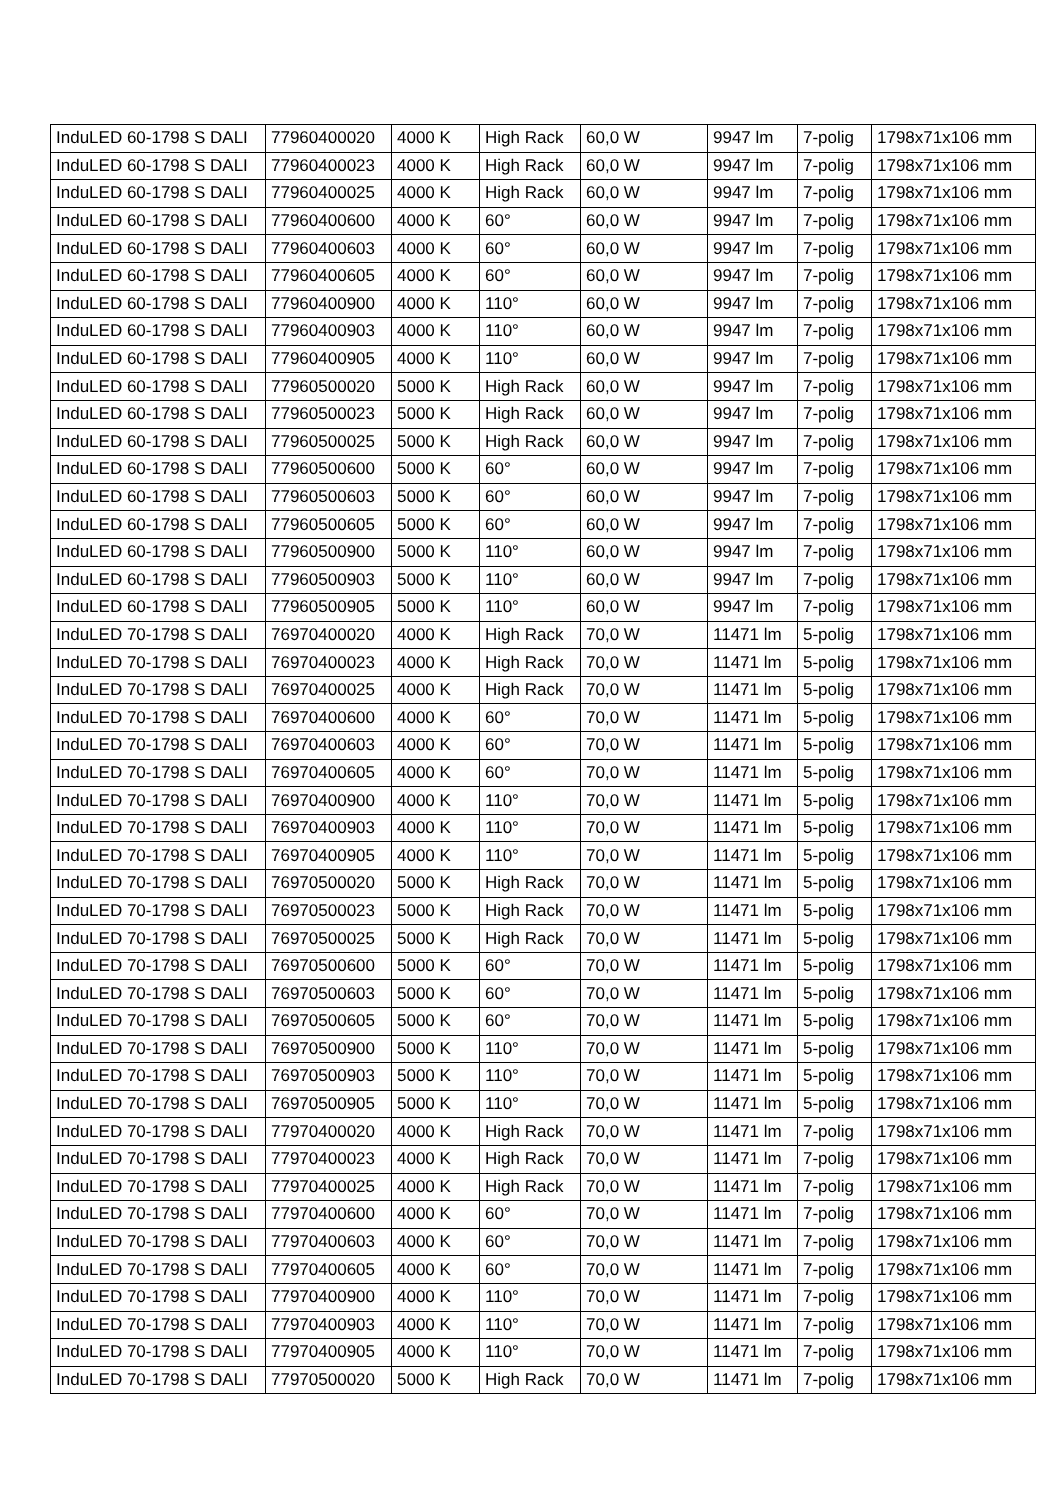| InduLED 60-1798 S DALI | 77960400020 | 4000 K | High Rack | 60,0 W | 9947 lm | 7-polig | 1798x71x106 mm |
| InduLED 60-1798 S DALI | 77960400023 | 4000 K | High Rack | 60,0 W | 9947 lm | 7-polig | 1798x71x106 mm |
| InduLED 60-1798 S DALI | 77960400025 | 4000 K | High Rack | 60,0 W | 9947 lm | 7-polig | 1798x71x106 mm |
| InduLED 60-1798 S DALI | 77960400600 | 4000 K | 60° | 60,0 W | 9947 lm | 7-polig | 1798x71x106 mm |
| InduLED 60-1798 S DALI | 77960400603 | 4000 K | 60° | 60,0 W | 9947 lm | 7-polig | 1798x71x106 mm |
| InduLED 60-1798 S DALI | 77960400605 | 4000 K | 60° | 60,0 W | 9947 lm | 7-polig | 1798x71x106 mm |
| InduLED 60-1798 S DALI | 77960400900 | 4000 K | 110° | 60,0 W | 9947 lm | 7-polig | 1798x71x106 mm |
| InduLED 60-1798 S DALI | 77960400903 | 4000 K | 110° | 60,0 W | 9947 lm | 7-polig | 1798x71x106 mm |
| InduLED 60-1798 S DALI | 77960400905 | 4000 K | 110° | 60,0 W | 9947 lm | 7-polig | 1798x71x106 mm |
| InduLED 60-1798 S DALI | 77960500020 | 5000 K | High Rack | 60,0 W | 9947 lm | 7-polig | 1798x71x106 mm |
| InduLED 60-1798 S DALI | 77960500023 | 5000 K | High Rack | 60,0 W | 9947 lm | 7-polig | 1798x71x106 mm |
| InduLED 60-1798 S DALI | 77960500025 | 5000 K | High Rack | 60,0 W | 9947 lm | 7-polig | 1798x71x106 mm |
| InduLED 60-1798 S DALI | 77960500600 | 5000 K | 60° | 60,0 W | 9947 lm | 7-polig | 1798x71x106 mm |
| InduLED 60-1798 S DALI | 77960500603 | 5000 K | 60° | 60,0 W | 9947 lm | 7-polig | 1798x71x106 mm |
| InduLED 60-1798 S DALI | 77960500605 | 5000 K | 60° | 60,0 W | 9947 lm | 7-polig | 1798x71x106 mm |
| InduLED 60-1798 S DALI | 77960500900 | 5000 K | 110° | 60,0 W | 9947 lm | 7-polig | 1798x71x106 mm |
| InduLED 60-1798 S DALI | 77960500903 | 5000 K | 110° | 60,0 W | 9947 lm | 7-polig | 1798x71x106 mm |
| InduLED 60-1798 S DALI | 77960500905 | 5000 K | 110° | 60,0 W | 9947 lm | 7-polig | 1798x71x106 mm |
| InduLED 70-1798 S DALI | 76970400020 | 4000 K | High Rack | 70,0 W | 11471 lm | 5-polig | 1798x71x106 mm |
| InduLED 70-1798 S DALI | 76970400023 | 4000 K | High Rack | 70,0 W | 11471 lm | 5-polig | 1798x71x106 mm |
| InduLED 70-1798 S DALI | 76970400025 | 4000 K | High Rack | 70,0 W | 11471 lm | 5-polig | 1798x71x106 mm |
| InduLED 70-1798 S DALI | 76970400600 | 4000 K | 60° | 70,0 W | 11471 lm | 5-polig | 1798x71x106 mm |
| InduLED 70-1798 S DALI | 76970400603 | 4000 K | 60° | 70,0 W | 11471 lm | 5-polig | 1798x71x106 mm |
| InduLED 70-1798 S DALI | 76970400605 | 4000 K | 60° | 70,0 W | 11471 lm | 5-polig | 1798x71x106 mm |
| InduLED 70-1798 S DALI | 76970400900 | 4000 K | 110° | 70,0 W | 11471 lm | 5-polig | 1798x71x106 mm |
| InduLED 70-1798 S DALI | 76970400903 | 4000 K | 110° | 70,0 W | 11471 lm | 5-polig | 1798x71x106 mm |
| InduLED 70-1798 S DALI | 76970400905 | 4000 K | 110° | 70,0 W | 11471 lm | 5-polig | 1798x71x106 mm |
| InduLED 70-1798 S DALI | 76970500020 | 5000 K | High Rack | 70,0 W | 11471 lm | 5-polig | 1798x71x106 mm |
| InduLED 70-1798 S DALI | 76970500023 | 5000 K | High Rack | 70,0 W | 11471 lm | 5-polig | 1798x71x106 mm |
| InduLED 70-1798 S DALI | 76970500025 | 5000 K | High Rack | 70,0 W | 11471 lm | 5-polig | 1798x71x106 mm |
| InduLED 70-1798 S DALI | 76970500600 | 5000 K | 60° | 70,0 W | 11471 lm | 5-polig | 1798x71x106 mm |
| InduLED 70-1798 S DALI | 76970500603 | 5000 K | 60° | 70,0 W | 11471 lm | 5-polig | 1798x71x106 mm |
| InduLED 70-1798 S DALI | 76970500605 | 5000 K | 60° | 70,0 W | 11471 lm | 5-polig | 1798x71x106 mm |
| InduLED 70-1798 S DALI | 76970500900 | 5000 K | 110° | 70,0 W | 11471 lm | 5-polig | 1798x71x106 mm |
| InduLED 70-1798 S DALI | 76970500903 | 5000 K | 110° | 70,0 W | 11471 lm | 5-polig | 1798x71x106 mm |
| InduLED 70-1798 S DALI | 76970500905 | 5000 K | 110° | 70,0 W | 11471 lm | 5-polig | 1798x71x106 mm |
| InduLED 70-1798 S DALI | 77970400020 | 4000 K | High Rack | 70,0 W | 11471 lm | 7-polig | 1798x71x106 mm |
| InduLED 70-1798 S DALI | 77970400023 | 4000 K | High Rack | 70,0 W | 11471 lm | 7-polig | 1798x71x106 mm |
| InduLED 70-1798 S DALI | 77970400025 | 4000 K | High Rack | 70,0 W | 11471 lm | 7-polig | 1798x71x106 mm |
| InduLED 70-1798 S DALI | 77970400600 | 4000 K | 60° | 70,0 W | 11471 lm | 7-polig | 1798x71x106 mm |
| InduLED 70-1798 S DALI | 77970400603 | 4000 K | 60° | 70,0 W | 11471 lm | 7-polig | 1798x71x106 mm |
| InduLED 70-1798 S DALI | 77970400605 | 4000 K | 60° | 70,0 W | 11471 lm | 7-polig | 1798x71x106 mm |
| InduLED 70-1798 S DALI | 77970400900 | 4000 K | 110° | 70,0 W | 11471 lm | 7-polig | 1798x71x106 mm |
| InduLED 70-1798 S DALI | 77970400903 | 4000 K | 110° | 70,0 W | 11471 lm | 7-polig | 1798x71x106 mm |
| InduLED 70-1798 S DALI | 77970400905 | 4000 K | 110° | 70,0 W | 11471 lm | 7-polig | 1798x71x106 mm |
| InduLED 70-1798 S DALI | 77970500020 | 5000 K | High Rack | 70,0 W | 11471 lm | 7-polig | 1798x71x106 mm |